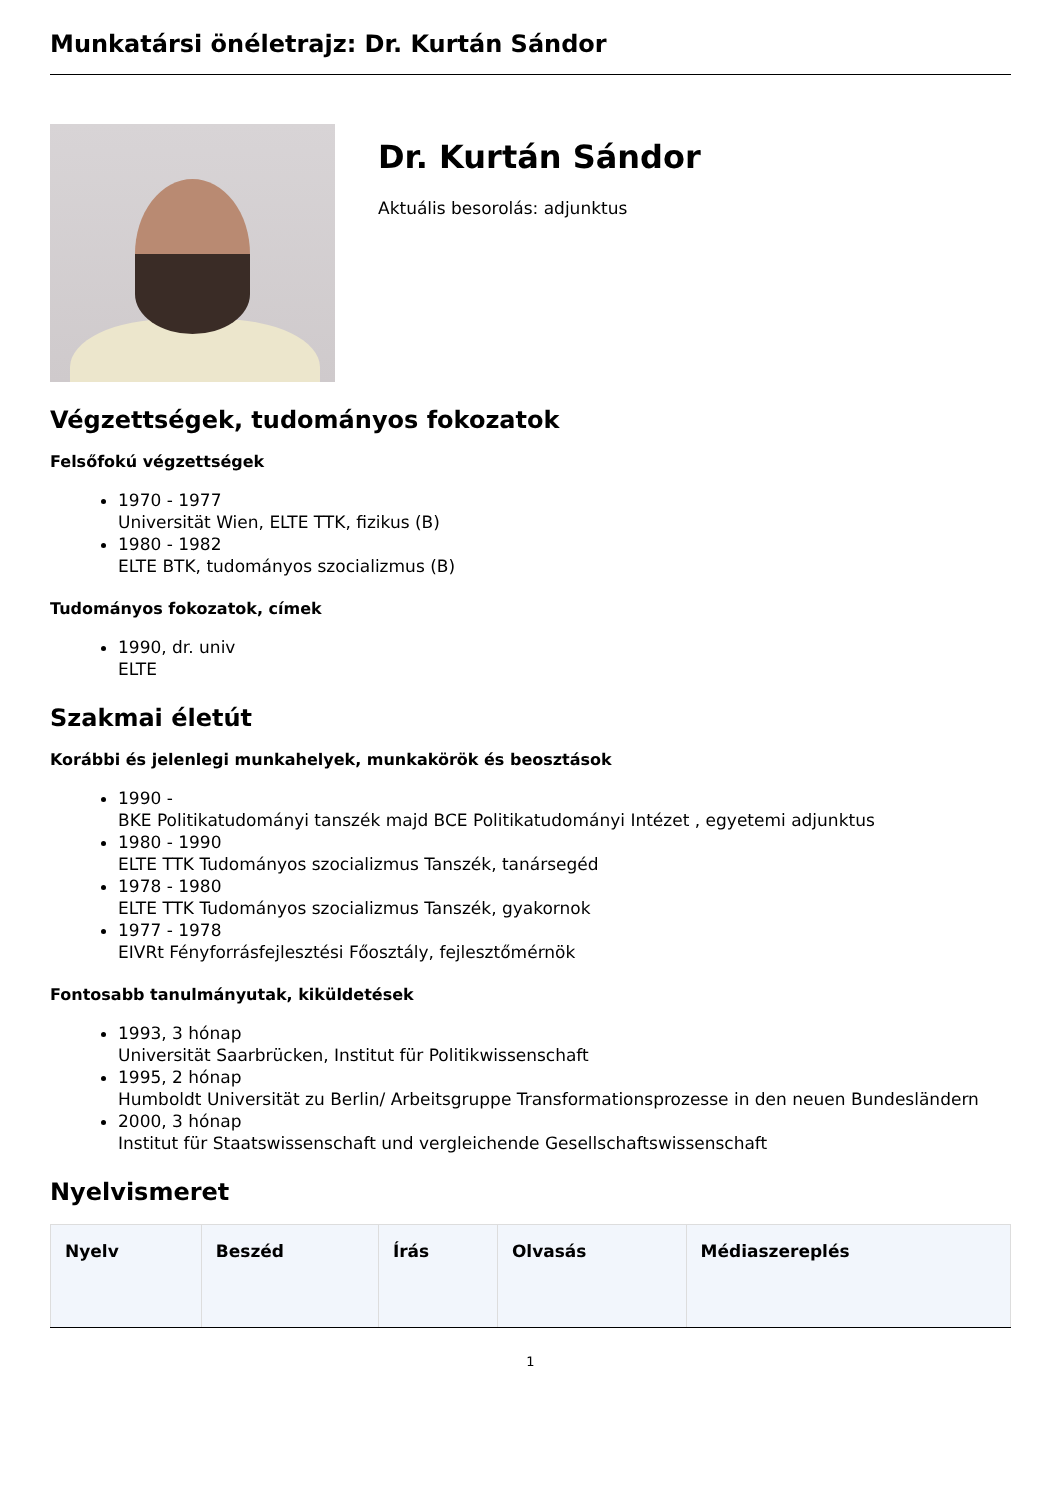Munkatársi önéletrajz: Dr. Kurtán Sándor
Dr. Kurtán Sándor
Aktuális besorolás: adjunktus
Végzettségek, tudományos fokozatok
Felsőfokú végzettségek
1970 - 1977
Universität Wien, ELTE TTK, fizikus (B)
1980 - 1982
ELTE BTK, tudományos szocializmus (B)
Tudományos fokozatok, címek
1990, dr. univ
ELTE
Szakmai életút
Korábbi és jelenlegi munkahelyek, munkakörök és beosztások
1990 -
BKE Politikatudományi tanszék majd BCE Politikatudományi Intézet , egyetemi adjunktus
1980 - 1990
ELTE TTK Tudományos szocializmus Tanszék, tanársegéd
1978 - 1980
ELTE TTK Tudományos szocializmus Tanszék, gyakornok
1977 - 1978
EIVRt Fényforrásfejlesztési Főosztály, fejlesztőmérnök
Fontosabb tanulmányutak, kiküldetések
1993, 3 hónap
Universität Saarbrücken, Institut für Politikwissenschaft
1995, 2 hónap
Humboldt Universität zu Berlin/ Arbeitsgruppe Transformationsprozesse in den neuen Bundesländern
2000, 3 hónap
Institut für Staatswissenschaft und vergleichende Gesellschaftswissenschaft
Nyelvismeret
| Nyelv | Beszéd | Írás | Olvasás | Médiaszereplés |
| --- | --- | --- | --- | --- |
1